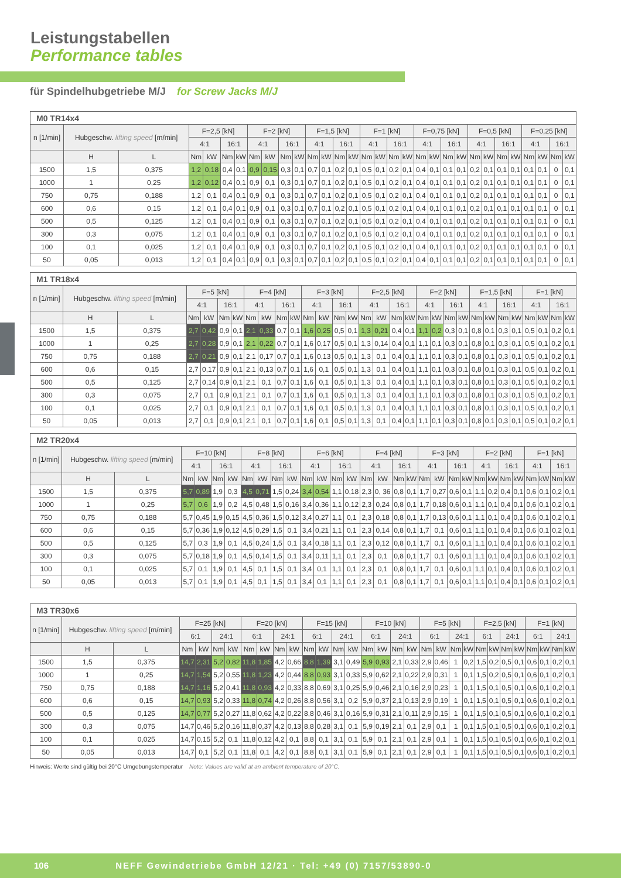Leistungstabellen
Performance tables
für Spindelhubgetriebe M/J for Screw Jacks M/J
| M0 TR14x4 | | | | | | | | | | | | | | | | | | | | | | | | | | | | | | |
| --- | --- | --- | --- | --- | --- | --- | --- | --- | --- | --- | --- | --- | --- | --- | --- | --- | --- | --- | --- | --- | --- | --- | --- | --- | --- | --- | --- | --- | --- | --- |
| n [1/min] | Hubgeschw. lifting speed [m/min] | | F=2,5 [kN] | | | | F=2 [kN] | | | | F=1,5 [kN] | | | | F=1 [kN] | | | | F=0,75 [kN] | | | | F=0,5 [kN] | | | | F=0,25 [kN] | | | |
| | | | 4:1 | | 16:1 | | 4:1 | | 16:1 | | 4:1 | | 16:1 | | 4:1 | | 16:1 | | 4:1 | | 16:1 | | 4:1 | | 16:1 | | 4:1 | | 16:1 | |
| | H | L | Nm | kW | Nm | kW | Nm | kW | Nm | kW | Nm | kW | Nm | kW | Nm | kW | Nm | kW | Nm | kW | Nm | kW | Nm | kW | Nm | kW | Nm | kW | Nm | kW |
| 1500 | 1,5 | 0,375 | 1,2 | 0,18 | 0,4 | 0,1 | 0,9 | 0,15 | 0,3 | 0,1 | 0,7 | 0,1 | 0,2 | 0,1 | 0,5 | 0,1 | 0,2 | 0,1 | 0,4 | 0,1 | 0,1 | 0,1 | 0,2 | 0,1 | 0,1 | 0,1 | 0,1 | 0,1 | 0 | 0,1 |
| 1000 | 1 | 0,25 | 1,2 | 0,12 | 0,4 | 0,1 | 0,9 | 0,1 | 0,3 | 0,1 | 0,7 | 0,1 | 0,2 | 0,1 | 0,5 | 0,1 | 0,2 | 0,1 | 0,4 | 0,1 | 0,1 | 0,1 | 0,2 | 0,1 | 0,1 | 0,1 | 0,1 | 0,1 | 0 | 0,1 |
| 750 | 0,75 | 0,188 | 1,2 | 0,1 | 0,4 | 0,1 | 0,9 | 0,1 | 0,3 | 0,1 | 0,7 | 0,1 | 0,2 | 0,1 | 0,5 | 0,1 | 0,2 | 0,1 | 0,4 | 0,1 | 0,1 | 0,1 | 0,2 | 0,1 | 0,1 | 0,1 | 0,1 | 0,1 | 0 | 0,1 |
| 600 | 0,6 | 0,15 | 1,2 | 0,1 | 0,4 | 0,1 | 0,9 | 0,1 | 0,3 | 0,1 | 0,7 | 0,1 | 0,2 | 0,1 | 0,5 | 0,1 | 0,2 | 0,1 | 0,4 | 0,1 | 0,1 | 0,1 | 0,2 | 0,1 | 0,1 | 0,1 | 0,1 | 0,1 | 0 | 0,1 |
| 500 | 0,5 | 0,125 | 1,2 | 0,1 | 0,4 | 0,1 | 0,9 | 0,1 | 0,3 | 0,1 | 0,7 | 0,1 | 0,2 | 0,1 | 0,5 | 0,1 | 0,2 | 0,1 | 0,4 | 0,1 | 0,1 | 0,1 | 0,2 | 0,1 | 0,1 | 0,1 | 0,1 | 0,1 | 0 | 0,1 |
| 300 | 0,3 | 0,075 | 1,2 | 0,1 | 0,4 | 0,1 | 0,9 | 0,1 | 0,3 | 0,1 | 0,7 | 0,1 | 0,2 | 0,1 | 0,5 | 0,1 | 0,2 | 0,1 | 0,4 | 0,1 | 0,1 | 0,1 | 0,2 | 0,1 | 0,1 | 0,1 | 0,1 | 0,1 | 0 | 0,1 |
| 100 | 0,1 | 0,025 | 1,2 | 0,1 | 0,4 | 0,1 | 0,9 | 0,1 | 0,3 | 0,1 | 0,7 | 0,1 | 0,2 | 0,1 | 0,5 | 0,1 | 0,2 | 0,1 | 0,4 | 0,1 | 0,1 | 0,1 | 0,2 | 0,1 | 0,1 | 0,1 | 0,1 | 0,1 | 0 | 0,1 |
| 50 | 0,05 | 0,013 | 1,2 | 0,1 | 0,4 | 0,1 | 0,9 | 0,1 | 0,3 | 0,1 | 0,7 | 0,1 | 0,2 | 0,1 | 0,5 | 0,1 | 0,2 | 0,1 | 0,4 | 0,1 | 0,1 | 0,1 | 0,2 | 0,1 | 0,1 | 0,1 | 0,1 | 0,1 | 0 | 0,1 |
| M1 TR18x4 | | | | | | | | | | | | | | | | | | | | | | | | | | | | | | |
| --- | --- | --- | --- | --- | --- | --- | --- | --- | --- | --- | --- | --- | --- | --- | --- | --- | --- | --- | --- | --- | --- | --- | --- | --- | --- | --- | --- | --- | --- | --- |
| n [1/min] | Hubgeschw. lifting speed [m/min] | | F=5 [kN] | | | | F=4 [kN] | | | | F=3 [kN] | | | | F=2,5 [kN] | | | | F=2 [kN] | | | | F=1,5 [kN] | | | | F=1 [kN] | | | |
| | | | 4:1 | | 16:1 | | 4:1 | | 16:1 | | 4:1 | | 16:1 | | 4:1 | | 16:1 | | 4:1 | | 16:1 | | 4:1 | | 16:1 | | 4:1 | | 16:1 | |
| | H | L | Nm | kW | Nm | kW | Nm | kW | Nm | kW | Nm | kW | Nm | kW | Nm | kW | Nm | kW | Nm | kW | Nm | kW | Nm | kW | Nm | kW | Nm | kW | Nm | kW |
| 1500 | 1,5 | 0,375 | 2,7 | 0,42 | 0,9 | 0,1 | 2,1 | 0,33 | 0,7 | 0,1 | 1,6 | 0,25 | 0,5 | 0,1 | 1,3 | 0,21 | 0,4 | 0,1 | 1,1 | 0,2 | 0,3 | 0,1 | 0,8 | 0,1 | 0,3 | 0,1 | 0,5 | 0,1 | 0,2 | 0,1 |
| 1000 | 1 | 0,25 | 2,7 | 0,28 | 0,9 | 0,1 | 2,1 | 0,22 | 0,7 | 0,1 | 1,6 | 0,17 | 0,5 | 0,1 | 1,3 | 0,14 | 0,4 | 0,1 | 1,1 | 0,1 | 0,3 | 0,1 | 0,8 | 0,1 | 0,3 | 0,1 | 0,5 | 0,1 | 0,2 | 0,1 |
| 750 | 0,75 | 0,188 | 2,7 | 0,21 | 0,9 | 0,1 | 2,1 | 0,17 | 0,7 | 0,1 | 1,6 | 0,13 | 0,5 | 0,1 | 1,3 | 0,1 | 0,4 | 0,1 | 1,1 | 0,1 | 0,3 | 0,1 | 0,8 | 0,1 | 0,3 | 0,1 | 0,5 | 0,1 | 0,2 | 0,1 |
| 600 | 0,6 | 0,15 | 2,7 | 0,17 | 0,9 | 0,1 | 2,1 | 0,13 | 0,7 | 0,1 | 1,6 | 0,1 | 0,5 | 0,1 | 1,3 | 0,1 | 0,4 | 0,1 | 1,1 | 0,1 | 0,3 | 0,1 | 0,8 | 0,1 | 0,3 | 0,1 | 0,5 | 0,1 | 0,2 | 0,1 |
| 500 | 0,5 | 0,125 | 2,7 | 0,14 | 0,9 | 0,1 | 2,1 | 0,1 | 0,7 | 0,1 | 1,6 | 0,1 | 0,5 | 0,1 | 1,3 | 0,1 | 0,4 | 0,1 | 1,1 | 0,1 | 0,3 | 0,1 | 0,8 | 0,1 | 0,3 | 0,1 | 0,5 | 0,1 | 0,2 | 0,1 |
| 300 | 0,3 | 0,075 | 2,7 | 0,1 | 0,9 | 0,1 | 2,1 | 0,1 | 0,7 | 0,1 | 1,6 | 0,1 | 0,5 | 0,1 | 1,3 | 0,1 | 0,4 | 0,1 | 1,1 | 0,1 | 0,3 | 0,1 | 0,8 | 0,1 | 0,3 | 0,1 | 0,5 | 0,1 | 0,2 | 0,1 |
| 100 | 0,1 | 0,025 | 2,7 | 0,1 | 0,9 | 0,1 | 2,1 | 0,1 | 0,7 | 0,1 | 1,6 | 0,1 | 0,5 | 0,1 | 1,3 | 0,1 | 0,4 | 0,1 | 1,1 | 0,1 | 0,3 | 0,1 | 0,8 | 0,1 | 0,3 | 0,1 | 0,5 | 0,1 | 0,2 | 0,1 |
| 50 | 0,05 | 0,013 | 2,7 | 0,1 | 0,9 | 0,1 | 2,1 | 0,1 | 0,7 | 0,1 | 1,6 | 0,1 | 0,5 | 0,1 | 1,3 | 0,1 | 0,4 | 0,1 | 1,1 | 0,1 | 0,3 | 0,1 | 0,8 | 0,1 | 0,3 | 0,1 | 0,5 | 0,1 | 0,2 | 0,1 |
| M2 TR20x4 | | | | | | | | | | | | | | | | | | | | | | | | | | | | | | |
| --- | --- | --- | --- | --- | --- | --- | --- | --- | --- | --- | --- | --- | --- | --- | --- | --- | --- | --- | --- | --- | --- | --- | --- | --- | --- | --- | --- | --- | --- | --- |
| n [1/min] | Hubgeschw. lifting speed [m/min] | | F=10 [kN] | | | | F=8 [kN] | | | | F=6 [kN] | | | | F=4 [kN] | | | | F=3 [kN] | | | | F=2 [kN] | | | | F=1 [kN] | | | |
| | | | 4:1 | | 16:1 | | 4:1 | | 16:1 | | 4:1 | | 16:1 | | 4:1 | | 16:1 | | 4:1 | | 16:1 | | 4:1 | | 16:1 | | 4:1 | | 16:1 | |
| | H | L | Nm | kW | Nm | kW | Nm | kW | Nm | kW | Nm | kW | Nm | kW | Nm | kW | Nm | kW | Nm | kW | Nm | kW | Nm | kW | Nm | kW | Nm | kW | Nm | kW |
| 1500 | 1,5 | 0,375 | 5,7 | 0,89 | 1,9 | 0,3 | 4,5 | 0,71 | 1,5 | 0,24 | 3,4 | 0,54 | 1,1 | 0,18 | 2,3 | 0, 36 | 0,8 | 0,1 | 1,7 | 0,27 | 0,6 | 0,1 | 1,1 | 0,2 | 0,4 | 0,1 | 0,6 | 0,1 | 0,2 | 0,1 |
| 1000 | 1 | 0,25 | 5,7 | 0,6 | 1,9 | 0,2 | 4,5 | 0,48 | 1,5 | 0,16 | 3,4 | 0,36 | 1,1 | 0,12 | 2,3 | 0,24 | 0,8 | 0,1 | 1,7 | 0,18 | 0,6 | 0,1 | 1,1 | 0,1 | 0,4 | 0,1 | 0,6 | 0,1 | 0,2 | 0,1 |
| 750 | 0,75 | 0,188 | 5,7 | 0,45 | 1,9 | 0,15 | 4,5 | 0,36 | 1,5 | 0,12 | 3,4 | 0,27 | 1,1 | 0,1 | 2,3 | 0,18 | 0,8 | 0,1 | 1,7 | 0,13 | 0,6 | 0,1 | 1,1 | 0,1 | 0,4 | 0,1 | 0,6 | 0,1 | 0,2 | 0,1 |
| 600 | 0,6 | 0,15 | 5,7 | 0,36 | 1,9 | 0,12 | 4,5 | 0,29 | 1,5 | 0,1 | 3,4 | 0,21 | 1,1 | 0,1 | 2,3 | 0,14 | 0,8 | 0,1 | 1,7 | 0,1 | 0,6 | 0,1 | 1,1 | 0,1 | 0,4 | 0,1 | 0,6 | 0,1 | 0,2 | 0,1 |
| 500 | 0,5 | 0,125 | 5,7 | 0,3 | 1,9 | 0,1 | 4,5 | 0,24 | 1,5 | 0,1 | 3,4 | 0,18 | 1,1 | 0,1 | 2,3 | 0,12 | 0,8 | 0,1 | 1,7 | 0,1 | 0,6 | 0,1 | 1,1 | 0,1 | 0,4 | 0,1 | 0,6 | 0,1 | 0,2 | 0,1 |
| 300 | 0,3 | 0,075 | 5,7 | 0,18 | 1,9 | 0,1 | 4,5 | 0,14 | 1,5 | 0,1 | 3,4 | 0,11 | 1,1 | 0,1 | 2,3 | 0,1 | 0,8 | 0,1 | 1,7 | 0,1 | 0,6 | 0,1 | 1,1 | 0,1 | 0,4 | 0,1 | 0,6 | 0,1 | 0,2 | 0,1 |
| 100 | 0,1 | 0,025 | 5,7 | 0,1 | 1,9 | 0,1 | 4,5 | 0,1 | 1,5 | 0,1 | 3,4 | 0,1 | 1,1 | 0,1 | 2,3 | 0,1 | 0,8 | 0,1 | 1,7 | 0,1 | 0,6 | 0,1 | 1,1 | 0,1 | 0,4 | 0,1 | 0,6 | 0,1 | 0,2 | 0,1 |
| 50 | 0,05 | 0,013 | 5,7 | 0,1 | 1,9 | 0,1 | 4,5 | 0,1 | 1,5 | 0,1 | 3,4 | 0,1 | 1,1 | 0,1 | 2,3 | 0,1 | 0,8 | 0,1 | 1,7 | 0,1 | 0,6 | 0,1 | 1,1 | 0,1 | 0,4 | 0,1 | 0,6 | 0,1 | 0,2 | 0,1 |
| M3 TR30x6 | | | | | | | | | | | | | | | | | | | | | | | | | | | | | | |
| --- | --- | --- | --- | --- | --- | --- | --- | --- | --- | --- | --- | --- | --- | --- | --- | --- | --- | --- | --- | --- | --- | --- | --- | --- | --- | --- | --- | --- | --- | --- |
| n [1/min] | Hubgeschw. lifting speed [m/min] | | F=25 [kN] | | | | F=20 [kN] | | | | F=15 [kN] | | | | F=10 [kN] | | | | F=5 [kN] | | | | F=2,5 [kN] | | | | F=1 [kN] | | | |
| | | | 6:1 | | 24:1 | | 6:1 | | 24:1 | | 6:1 | | 24:1 | | 6:1 | | 24:1 | | 6:1 | | 24:1 | | 6:1 | | 24:1 | | 6:1 | | 24:1 | |
| | H | L | Nm | kW | Nm | kW | Nm | kW | Nm | kW | Nm | kW | Nm | kW | Nm | kW | Nm | kW | Nm | kW | Nm | kW | Nm | kW | Nm | kW | Nm | kW | Nm | kW |
| 1500 | 1,5 | 0,375 | 14,7 | 2,31 | 5,2 | 0,82 | 11,8 | 1,85 | 4,2 | 0,66 | 8,8 | 1,39 | 3,1 | 0,49 | 5,9 | 0,93 | 2,1 | 0,33 | 2,9 | 0,46 | 1 | 0,2 | 1,5 | 0,2 | 0,5 | 0,1 | 0,6 | 0,1 | 0,2 | 0,1 |
| 1000 | 1 | 0,25 | 14,7 | 1,54 | 5,2 | 0,55 | 11,8 | 1,23 | 4,2 | 0,44 | 8,8 | 0,93 | 3,1 | 0,33 | 5,9 | 0,62 | 2,1 | 0,22 | 2,9 | 0,31 | 1 | 0,1 | 1,5 | 0,2 | 0,5 | 0,1 | 0,6 | 0,1 | 0,2 | 0,1 |
| 750 | 0,75 | 0,188 | 14,7 | 1,16 | 5,2 | 0,41 | 11,8 | 0,93 | 4,2 | 0,33 | 8,8 | 0,69 | 3,1 | 0,25 | 5,9 | 0,46 | 2,1 | 0,16 | 2,9 | 0,23 | 1 | 0,1 | 1,5 | 0,1 | 0,5 | 0,1 | 0,6 | 0,1 | 0,2 | 0,1 |
| 600 | 0,6 | 0,15 | 14,7 | 0,93 | 5,2 | 0,33 | 11,8 | 0,74 | 4,2 | 0,26 | 8,8 | 0,56 | 3,1 | 0,2 | 5,9 | 0,37 | 2,1 | 0,13 | 2,9 | 0,19 | 1 | 0,1 | 1,5 | 0,1 | 0,5 | 0,1 | 0,6 | 0,1 | 0,2 | 0,1 |
| 500 | 0,5 | 0,125 | 14,7 | 0,77 | 5,2 | 0,27 | 11,8 | 0,62 | 4,2 | 0,22 | 8,8 | 0,46 | 3,1 | 0,16 | 5,9 | 0,31 | 2,1 | 0,11 | 2,9 | 0,15 | 1 | 0,1 | 1,5 | 0,1 | 0,5 | 0,1 | 0,6 | 0,1 | 0,2 | 0,1 |
| 300 | 0,3 | 0,075 | 14,7 | 0,46 | 5,2 | 0,16 | 11,8 | 0,37 | 4,2 | 0,13 | 8,8 | 0,28 | 3,1 | 0,1 | 5,9 | 0,19 | 2,1 | 0,1 | 2,9 | 0,1 | 1 | 0,1 | 1,5 | 0,1 | 0,5 | 0,1 | 0,6 | 0,1 | 0,2 | 0,1 |
| 100 | 0,1 | 0,025 | 14,7 | 0,15 | 5,2 | 0,1 | 11,8 | 0,12 | 4,2 | 0,1 | 8,8 | 0,1 | 3,1 | 0,1 | 5,9 | 0,1 | 2,1 | 0,1 | 2,9 | 0,1 | 1 | 0,1 | 1,5 | 0,1 | 0,5 | 0,1 | 0,6 | 0,1 | 0,2 | 0,1 |
| 50 | 0,05 | 0,013 | 14,7 | 0,1 | 5,2 | 0,1 | 11,8 | 0,1 | 4,2 | 0,1 | 8,8 | 0,1 | 3,1 | 0,1 | 5,9 | 0,1 | 2,1 | 0,1 | 2,9 | 0,1 | 1 | 0,1 | 1,5 | 0,1 | 0,5 | 0,1 | 0,6 | 0,1 | 0,2 | 0,1 |
Hinweis: Werte sind gültig bei 20°C Umgebungstemperatur Note: Values are valid at an ambient temperature of 20°C.
106 NEFF Gewindetriebe GmbH 12/21 · Tel: +49 (0) 7157/53890-0